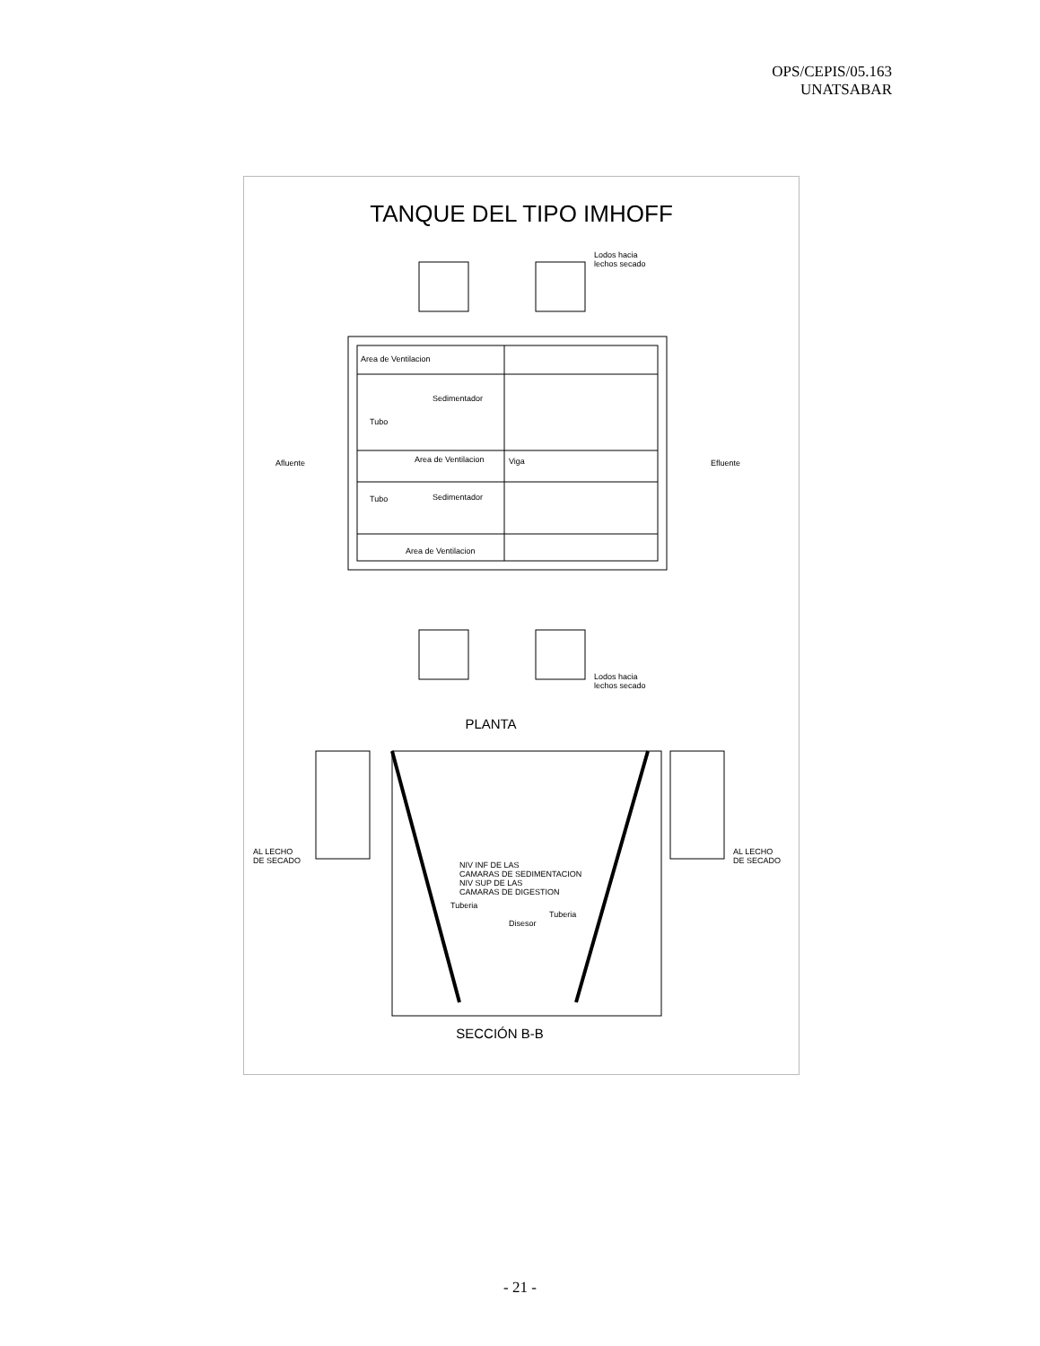OPS/CEPIS/05.163
UNATSABAR
TANQUE DEL TIPO IMHOFF
Area de Ventilacion
Sedimentador
Tubo
Area de Ventilacion
Viga
Sedimentador
Tubo
Area de Ventilacion
Afluente
Efluente
Lodos hacia
lechos secado
Lodos hacia
lechos secado
PLANTA
AL LECHO
DE SECADO
AL LECHO
DE SECADO
NIV INF DE LAS
CAMARAS DE SEDIMENTACION
NIV SUP DE LAS
CAMARAS DE DIGESTION
Tuberia
Tuberia
Disesor
SECCIÓN B-B
- 21 -